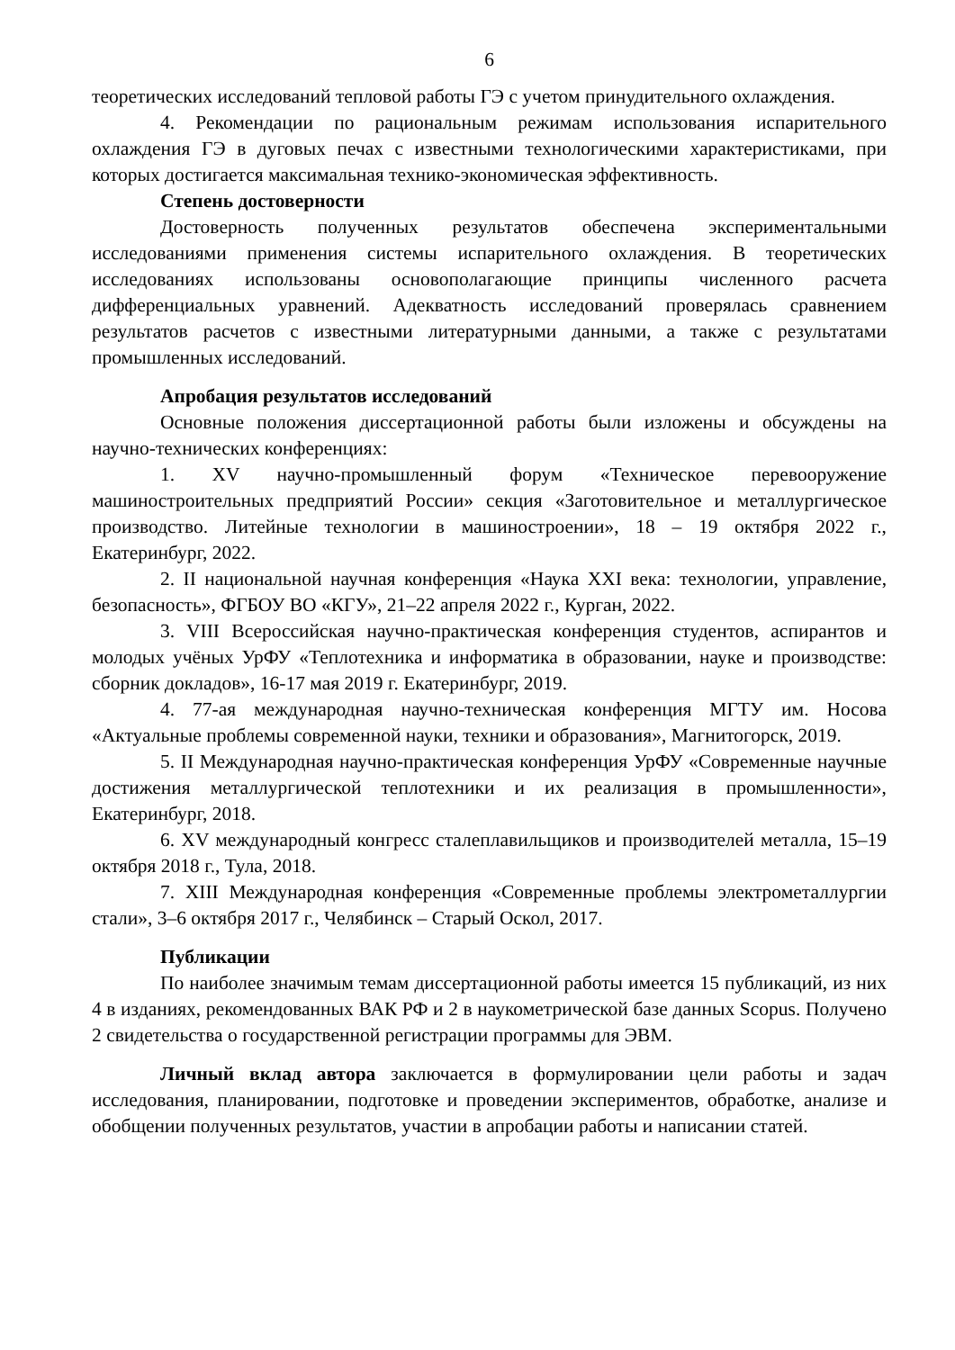6
теоретических исследований тепловой работы ГЭ с учетом принудительного охлаждения.
4. Рекомендации по рациональным режимам использования испарительного охлаждения ГЭ в дуговых печах с известными технологическими характеристиками, при которых достигается максимальная технико-экономическая эффективность.
Степень достоверности
Достоверность полученных результатов обеспечена экспериментальными исследованиями применения системы испарительного охлаждения. В теоретических исследованиях использованы основополагающие принципы численного расчета дифференциальных уравнений. Адекватность исследований проверялась сравнением результатов расчетов с известными литературными данными, а также с результатами промышленных исследований.
Апробация результатов исследований
Основные положения диссертационной работы были изложены и обсуждены на научно-технических конференциях:
1. XV научно-промышленный форум «Техническое перевооружение машиностроительных предприятий России» секция «Заготовительное и металлургическое производство. Литейные технологии в машиностроении», 18 – 19 октября 2022 г., Екатеринбург, 2022.
2. II национальной научная конференция «Наука XXI века: технологии, управление, безопасность», ФГБОУ ВО «КГУ», 21–22 апреля 2022 г., Курган, 2022.
3. VIII Всероссийская научно-практическая конференция студентов, аспирантов и молодых учёных УрФУ «Теплотехника и информатика в образовании, науке и производстве: сборник докладов», 16-17 мая 2019 г. Екатеринбург, 2019.
4. 77-ая международная научно-техническая конференция МГТУ им. Носова «Актуальные проблемы современной науки, техники и образования», Магнитогорск, 2019.
5. II Международная научно-практическая конференция УрФУ «Современные научные достижения металлургической теплотехники и их реализация в промышленности», Екатеринбург, 2018.
6. XV международный конгресс сталеплавильщиков и производителей металла, 15–19 октября 2018 г., Тула, 2018.
7. XIII Международная конференция «Современные проблемы электрометаллургии стали», 3–6 октября 2017 г., Челябинск – Старый Оскол, 2017.
Публикации
По наиболее значимым темам диссертационной работы имеется 15 публикаций, из них 4 в изданиях, рекомендованных ВАК РФ и 2 в наукометрической базе данных Scopus. Получено 2 свидетельства о государственной регистрации программы для ЭВМ.
Личный вклад автора заключается в формулировании цели работы и задач исследования, планировании, подготовке и проведении экспериментов, обработке, анализе и обобщении полученных результатов, участии в апробации работы и написании статей.